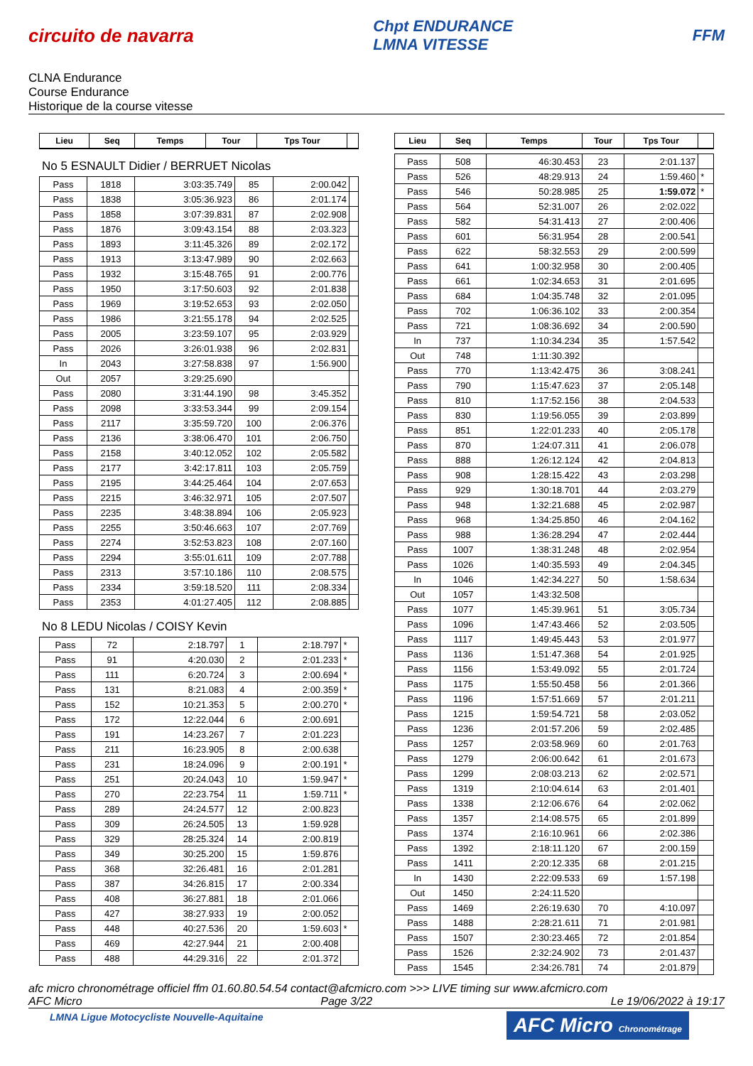circuito de navarra
Chpt ENDURANCE
LMNA VITESSE
FFM
CLNA Endurance
Course Endurance
Historique de la course vitesse
| Lieu | Seq | Temps | Tour | Tps Tour | |
| --- | --- | --- | --- | --- | --- |
No 5 ESNAULT Didier / BERRUET Nicolas
| Pass | 1818 | 3:03:35.749 | 85 | 2:00.042 | |
| Pass | 1838 | 3:05:36.923 | 86 | 2:01.174 | |
| Pass | 1858 | 3:07:39.831 | 87 | 2:02.908 | |
| Pass | 1876 | 3:09:43.154 | 88 | 2:03.323 | |
| Pass | 1893 | 3:11:45.326 | 89 | 2:02.172 | |
| Pass | 1913 | 3:13:47.989 | 90 | 2:02.663 | |
| Pass | 1932 | 3:15:48.765 | 91 | 2:00.776 | |
| Pass | 1950 | 3:17:50.603 | 92 | 2:01.838 | |
| Pass | 1969 | 3:19:52.653 | 93 | 2:02.050 | |
| Pass | 1986 | 3:21:55.178 | 94 | 2:02.525 | |
| Pass | 2005 | 3:23:59.107 | 95 | 2:03.929 | |
| Pass | 2026 | 3:26:01.938 | 96 | 2:02.831 | |
| In | 2043 | 3:27:58.838 | 97 | 1:56.900 | |
| Out | 2057 | 3:29:25.690 | | | |
| Pass | 2080 | 3:31:44.190 | 98 | 3:45.352 | |
| Pass | 2098 | 3:33:53.344 | 99 | 2:09.154 | |
| Pass | 2117 | 3:35:59.720 | 100 | 2:06.376 | |
| Pass | 2136 | 3:38:06.470 | 101 | 2:06.750 | |
| Pass | 2158 | 3:40:12.052 | 102 | 2:05.582 | |
| Pass | 2177 | 3:42:17.811 | 103 | 2:05.759 | |
| Pass | 2195 | 3:44:25.464 | 104 | 2:07.653 | |
| Pass | 2215 | 3:46:32.971 | 105 | 2:07.507 | |
| Pass | 2235 | 3:48:38.894 | 106 | 2:05.923 | |
| Pass | 2255 | 3:50:46.663 | 107 | 2:07.769 | |
| Pass | 2274 | 3:52:53.823 | 108 | 2:07.160 | |
| Pass | 2294 | 3:55:01.611 | 109 | 2:07.788 | |
| Pass | 2313 | 3:57:10.186 | 110 | 2:08.575 | |
| Pass | 2334 | 3:59:18.520 | 111 | 2:08.334 | |
| Pass | 2353 | 4:01:27.405 | 112 | 2:08.885 | |
No 8 LEDU Nicolas / COISY Kevin
| Pass | 72 | 2:18.797 | 1 | 2:18.797 | * |
| Pass | 91 | 4:20.030 | 2 | 2:01.233 | * |
| Pass | 111 | 6:20.724 | 3 | 2:00.694 | * |
| Pass | 131 | 8:21.083 | 4 | 2:00.359 | * |
| Pass | 152 | 10:21.353 | 5 | 2:00.270 | * |
| Pass | 172 | 12:22.044 | 6 | 2:00.691 | |
| Pass | 191 | 14:23.267 | 7 | 2:01.223 | |
| Pass | 211 | 16:23.905 | 8 | 2:00.638 | |
| Pass | 231 | 18:24.096 | 9 | 2:00.191 | * |
| Pass | 251 | 20:24.043 | 10 | 1:59.947 | * |
| Pass | 270 | 22:23.754 | 11 | 1:59.711 | * |
| Pass | 289 | 24:24.577 | 12 | 2:00.823 | |
| Pass | 309 | 26:24.505 | 13 | 1:59.928 | |
| Pass | 329 | 28:25.324 | 14 | 2:00.819 | |
| Pass | 349 | 30:25.200 | 15 | 1:59.876 | |
| Pass | 368 | 32:26.481 | 16 | 2:01.281 | |
| Pass | 387 | 34:26.815 | 17 | 2:00.334 | |
| Pass | 408 | 36:27.881 | 18 | 2:01.066 | |
| Pass | 427 | 38:27.933 | 19 | 2:00.052 | |
| Pass | 448 | 40:27.536 | 20 | 1:59.603 | * |
| Pass | 469 | 42:27.944 | 21 | 2:00.408 | |
| Pass | 488 | 44:29.316 | 22 | 2:01.372 | |
| Lieu | Seq | Temps | Tour | Tps Tour | |
| --- | --- | --- | --- | --- | --- |
| Pass | 508 | 46:30.453 | 23 | 2:01.137 | |
| Pass | 526 | 48:29.913 | 24 | 1:59.460 | * |
| Pass | 546 | 50:28.985 | 25 | 1:59.072 | * |
| Pass | 564 | 52:31.007 | 26 | 2:02.022 | |
| Pass | 582 | 54:31.413 | 27 | 2:00.406 | |
| Pass | 601 | 56:31.954 | 28 | 2:00.541 | |
| Pass | 622 | 58:32.553 | 29 | 2:00.599 | |
| Pass | 641 | 1:00:32.958 | 30 | 2:00.405 | |
| Pass | 661 | 1:02:34.653 | 31 | 2:01.695 | |
| Pass | 684 | 1:04:35.748 | 32 | 2:01.095 | |
| Pass | 702 | 1:06:36.102 | 33 | 2:00.354 | |
| Pass | 721 | 1:08:36.692 | 34 | 2:00.590 | |
| In | 737 | 1:10:34.234 | 35 | 1:57.542 | |
| Out | 748 | 1:11:30.392 | | | |
| Pass | 770 | 1:13:42.475 | 36 | 3:08.241 | |
| Pass | 790 | 1:15:47.623 | 37 | 2:05.148 | |
| Pass | 810 | 1:17:52.156 | 38 | 2:04.533 | |
| Pass | 830 | 1:19:56.055 | 39 | 2:03.899 | |
| Pass | 851 | 1:22:01.233 | 40 | 2:05.178 | |
| Pass | 870 | 1:24:07.311 | 41 | 2:06.078 | |
| Pass | 888 | 1:26:12.124 | 42 | 2:04.813 | |
| Pass | 908 | 1:28:15.422 | 43 | 2:03.298 | |
| Pass | 929 | 1:30:18.701 | 44 | 2:03.279 | |
| Pass | 948 | 1:32:21.688 | 45 | 2:02.987 | |
| Pass | 968 | 1:34:25.850 | 46 | 2:04.162 | |
| Pass | 988 | 1:36:28.294 | 47 | 2:02.444 | |
| Pass | 1007 | 1:38:31.248 | 48 | 2:02.954 | |
| Pass | 1026 | 1:40:35.593 | 49 | 2:04.345 | |
| In | 1046 | 1:42:34.227 | 50 | 1:58.634 | |
| Out | 1057 | 1:43:32.508 | | | |
| Pass | 1077 | 1:45:39.961 | 51 | 3:05.734 | |
| Pass | 1096 | 1:47:43.466 | 52 | 2:03.505 | |
| Pass | 1117 | 1:49:45.443 | 53 | 2:01.977 | |
| Pass | 1136 | 1:51:47.368 | 54 | 2:01.925 | |
| Pass | 1156 | 1:53:49.092 | 55 | 2:01.724 | |
| Pass | 1175 | 1:55:50.458 | 56 | 2:01.366 | |
| Pass | 1196 | 1:57:51.669 | 57 | 2:01.211 | |
| Pass | 1215 | 1:59:54.721 | 58 | 2:03.052 | |
| Pass | 1236 | 2:01:57.206 | 59 | 2:02.485 | |
| Pass | 1257 | 2:03:58.969 | 60 | 2:01.763 | |
| Pass | 1279 | 2:06:00.642 | 61 | 2:01.673 | |
| Pass | 1299 | 2:08:03.213 | 62 | 2:02.571 | |
| Pass | 1319 | 2:10:04.614 | 63 | 2:01.401 | |
| Pass | 1338 | 2:12:06.676 | 64 | 2:02.062 | |
| Pass | 1357 | 2:14:08.575 | 65 | 2:01.899 | |
| Pass | 1374 | 2:16:10.961 | 66 | 2:02.386 | |
| Pass | 1392 | 2:18:11.120 | 67 | 2:00.159 | |
| Pass | 1411 | 2:20:12.335 | 68 | 2:01.215 | |
| In | 1430 | 2:22:09.533 | 69 | 1:57.198 | |
| Out | 1450 | 2:24:11.520 | | | |
| Pass | 1469 | 2:26:19.630 | 70 | 4:10.097 | |
| Pass | 1488 | 2:28:21.611 | 71 | 2:01.981 | |
| Pass | 1507 | 2:30:23.465 | 72 | 2:01.854 | |
| Pass | 1526 | 2:32:24.902 | 73 | 2:01.437 | |
| Pass | 1545 | 2:34:26.781 | 74 | 2:01.879 | |
afc micro chronométrage officiel ffm 01.60.80.54.54 contact@afcmicro.com >>> LIVE timing sur www.afcmicro.com
AFC Micro Page 3/22 Le 19/06/2022 à 19:17
LMNA Ligue Motocycliste Nouvelle-Aquitaine
AFC Micro Chronométrage